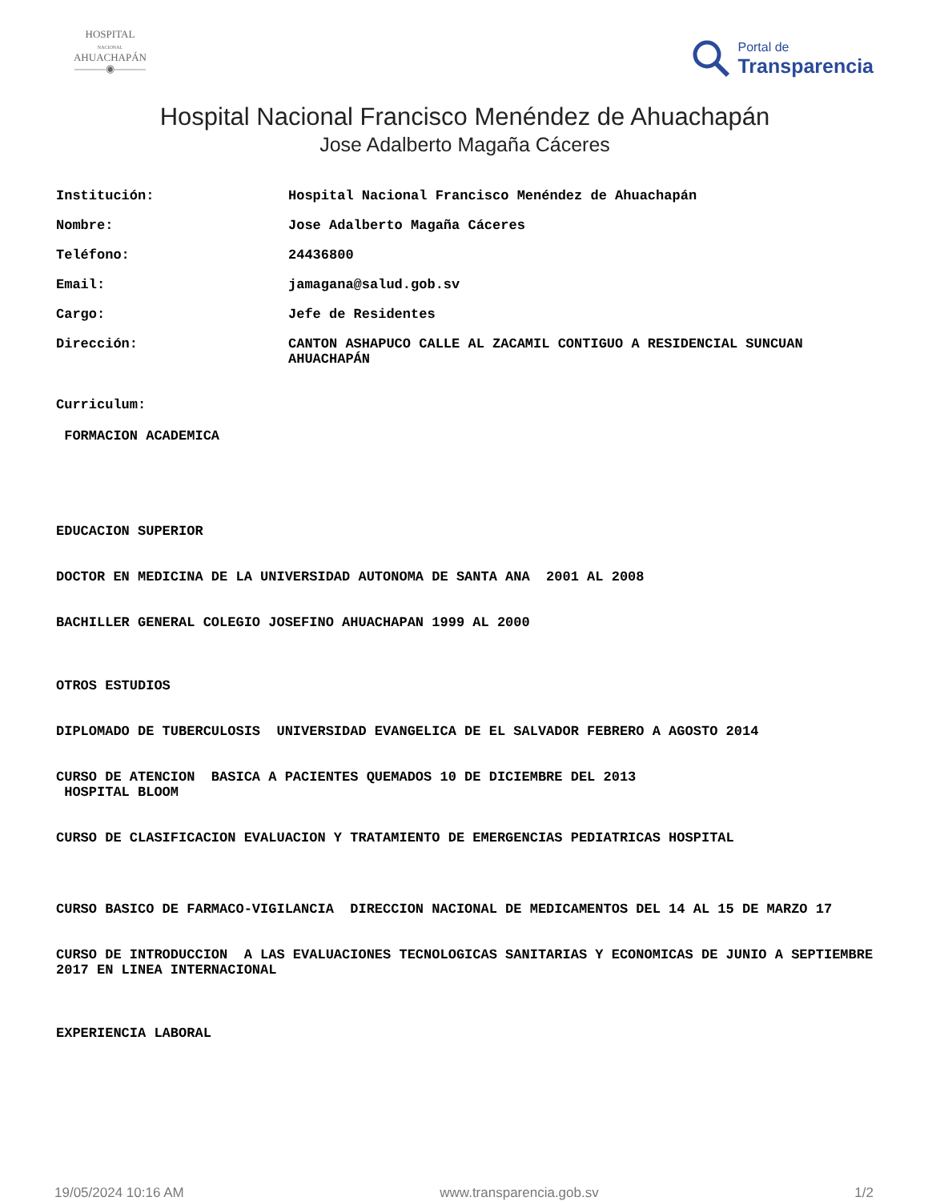HOSPITAL
NACIONAL
AHUACHAPÁN
———◉———
Portal de
Transparencia
Hospital Nacional Francisco Menéndez de Ahuachapán
Jose Adalberto Magaña Cáceres
| Institución: | Hospital Nacional Francisco Menéndez de Ahuachapán |
| Nombre: | Jose Adalberto Magaña Cáceres |
| Teléfono: | 24436800 |
| Email: | jamagana@salud.gob.sv |
| Cargo: | Jefe de Residentes |
| Dirección: | CANTON ASHAPUCO CALLE AL ZACAMIL CONTIGUO A RESIDENCIAL SUNCUAN AHUACHAPÁN |
Curriculum:
FORMACION ACADEMICA
EDUCACION SUPERIOR
DOCTOR EN MEDICINA DE LA UNIVERSIDAD AUTONOMA DE SANTA ANA 2001 AL 2008
BACHILLER GENERAL COLEGIO JOSEFINO AHUACHAPAN 1999 AL 2000
OTROS ESTUDIOS
DIPLOMADO DE TUBERCULOSIS UNIVERSIDAD EVANGELICA DE EL SALVADOR FEBRERO A AGOSTO 2014
CURSO DE ATENCION BASICA A PACIENTES QUEMADOS 10 DE DICIEMBRE DEL 2013 HOSPITAL BLOOM
CURSO DE CLASIFICACION EVALUACION Y TRATAMIENTO DE EMERGENCIAS PEDIATRICAS HOSPITAL
CURSO BASICO DE FARMACO-VIGILANCIA DIRECCION NACIONAL DE MEDICAMENTOS DEL 14 AL 15 DE MARZO 17
CURSO DE INTRODUCCION A LAS EVALUACIONES TECNOLOGICAS SANITARIAS Y ECONOMICAS DE JUNIO A SEPTIEMBRE 2017 EN LINEA INTERNACIONAL
EXPERIENCIA LABORAL
19/05/2024 10:16 AM www.transparencia.gob.sv 1/2